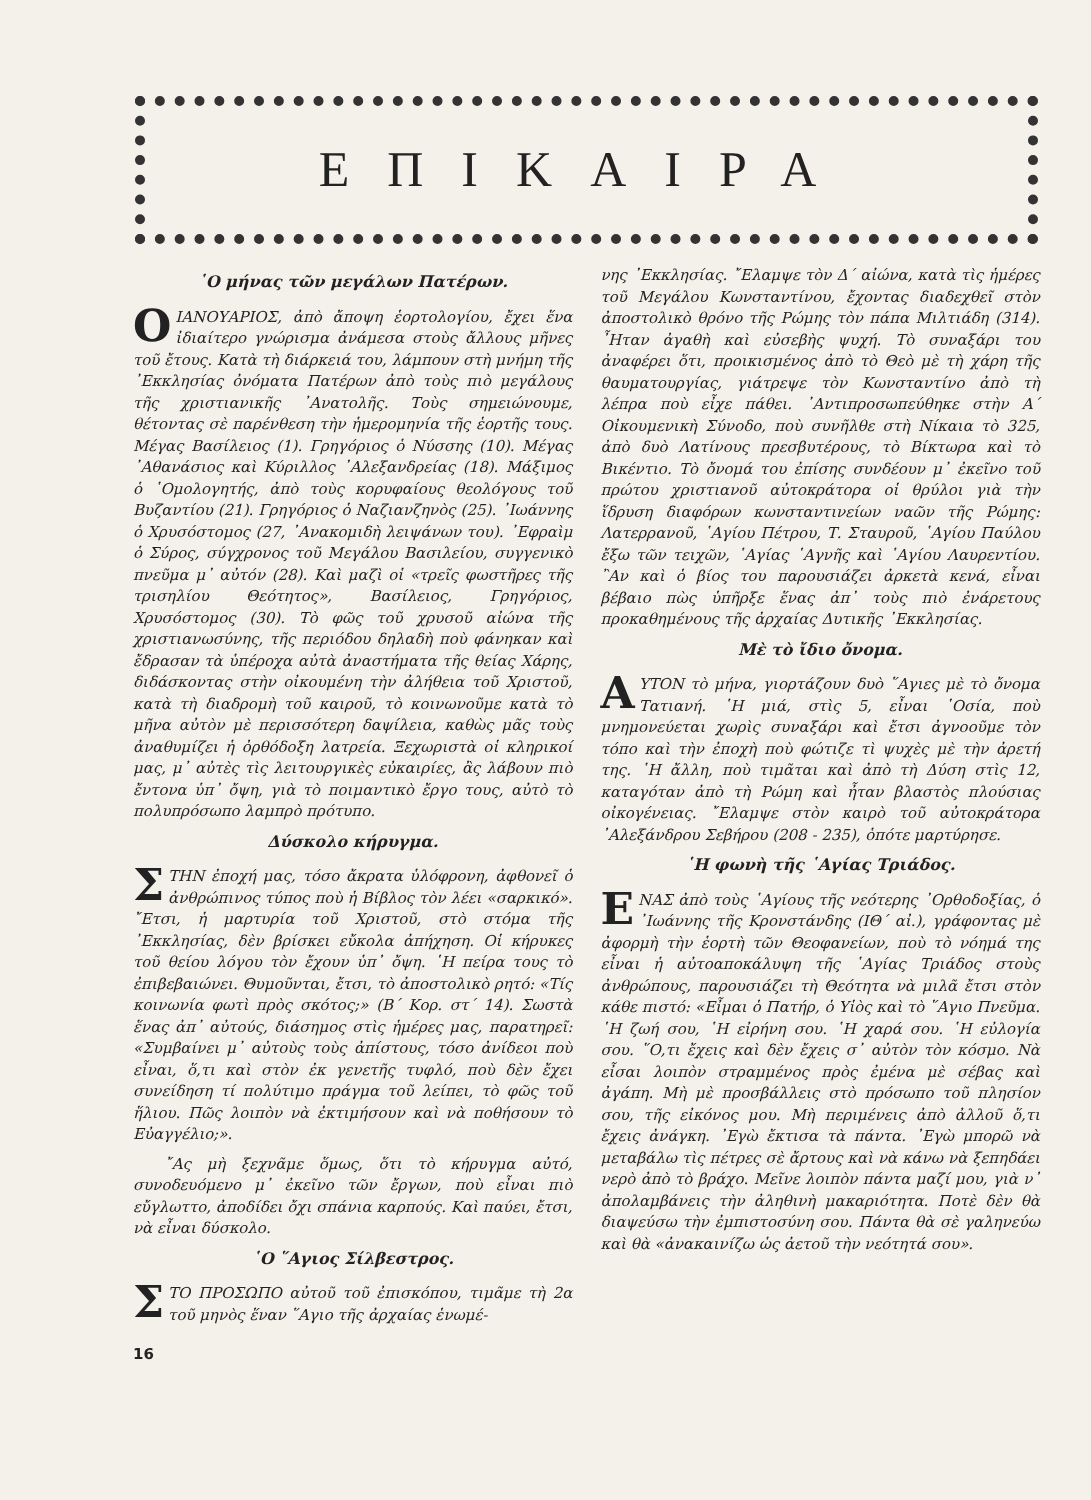ΕΠΙΚΑΙΡΑ
῾Ο μήνας τῶν μεγάλων Πατέρων.
O ΙΑΝΟΥΑΡΙΟΣ, ἀπὸ ἄποψη ἑορτολογίου, ἔχει ἕνα ἰδιαίτερο γνώρισμα ἀνάμεσα στοὺς ἄλλους μῆνες τοῦ ἔτους. Κατὰ τὴ διάρκειά του, λάμπουν στὴ μνήμη τῆς ᾿Εκκλησίας ὀνόματα Πατέρων ἀπὸ τοὺς πιὸ μεγάλους τῆς χριστιανικῆς ᾿Ανατολῆς. Τοὺς σημειώνουμε, θέτοντας σὲ παρένθεση τὴν ἡμερομηνία τῆς ἑορτῆς τους. Μέγας Βασίλειος (1). Γρηγόριος ὁ Νύσσης (10). Μέγας ᾿Αθανάσιος καὶ Κύριλλος ᾿Αλεξανδρείας (18). Μάξιμος ὁ ῾Ομολογητής, ἀπὸ τοὺς κορυφαίους θεολόγους τοῦ Βυζαντίου (21). Γρηγόριος ὁ Ναζιανζηνὸς (25). ᾿Ιωάννης ὁ Χρυσόστομος (27, ᾿Ανακομιδὴ λειψάνων του). ᾿Εφραὶμ ὁ Σύρος, σύγχρονος τοῦ Μεγάλου Βασιλείου, συγγενικὸ πνεῦμα μ᾿ αὐτόν (28). Καὶ μαζὶ οἱ «τρεῖς φωστῆρες τῆς τρισηλίου Θεότητος», Βασίλειος, Γρηγόριος, Χρυσόστομος (30). Τὸ φῶς τοῦ χρυσοῦ αἰώνα τῆς χριστιανωσύνης, τῆς περιόδου δηλαδὴ ποὺ φάνηκαν καὶ ἔδρασαν τὰ ὑπέροχα αὐτὰ ἀναστήματα τῆς θείας Χάρης, διδάσκοντας στὴν οἰκουμένη τὴν ἀλήθεια τοῦ Χριστοῦ, κατὰ τὴ διαδρομὴ τοῦ καιροῦ, τὸ κοινωνοῦμε κατὰ τὸ μῆνα αὐτὸν μὲ περισσότερη δαψίλεια, καθὼς μᾶς τοὺς ἀναθυμίζει ἡ ὀρθόδοξη λατρεία. Ξεχωριστὰ οἱ κληρικοί μας, μ᾿ αὐτὲς τὶς λειτουργικὲς εὐκαιρίες, ἂς λάβουν πιὸ ἔντονα ὑπ᾿ ὄψη, γιὰ τὸ ποιμαντικὸ ἔργο τους, αὐτὸ τὸ πολυπρόσωπο λαμπρὸ πρότυπο.
Δύσκολο κήρυγμα.
ΣΤΗΝ ἐποχή μας, τόσο ἄκρατα ὑλόφρονη, ἀφθονεῖ ὁ ἀνθρώπινος τύπος ποὺ ἡ Βίβλος τὸν λέει «σαρκικό». ῎Ετσι, ἡ μαρτυρία τοῦ Χριστοῦ, στὸ στόμα τῆς ᾿Εκκλησίας, δὲν βρίσκει εὔκολα ἀπήχηση. Οἱ κήρυκες τοῦ θείου λόγου τὸν ἔχουν ὑπ᾿ ὄψη. ῾Η πείρα τους τὸ ἐπιβεβαιώνει. Θυμοῦνται, ἔτσι, τὸ ἀποστολικὸ ρητό: «Τίς κοινωνία φωτὶ πρὸς σκότος;» (Β΄ Κορ. στ΄ 14). Σωστὰ ἕνας ἀπ᾿ αὐτούς, διάσημος στὶς ἡμέρες μας, παρατηρεῖ: «Συμβαίνει μ᾿ αὐτοὺς τοὺς ἀπίστους, τόσο ἀνίδεοι ποὺ εἶναι, ὅ,τι καὶ στὸν ἐκ γενετῆς τυφλό, ποὺ δὲν ἔχει συνείδηση τί πολύτιμο πράγμα τοῦ λείπει, τὸ φῶς τοῦ ἥλιου. Πῶς λοιπὸν νὰ ἐκτιμήσουν καὶ νὰ ποθήσουν τὸ Εὐαγγέλιο;».
῎Ας μὴ ξεχνᾶμε ὅμως, ὅτι τὸ κήρυγμα αὐτό, συνοδευόμενο μ᾿ ἐκεῖνο τῶν ἔργων, ποὺ εἶναι πιὸ εὔγλωττο, ἀποδίδει ὄχι σπάνια καρπούς. Καὶ παύει, ἔτσι, νὰ εἶναι δύσκολο.
῾Ο ῞Αγιος Σίλβεστρος.
ΣΤΟ ΠΡΟΣΩΠΟ αὐτοῦ τοῦ ἐπισκόπου, τιμᾶμε τὴ 2α τοῦ μηνὸς ἕναν ῞Αγιο τῆς ἀρχαίας ἑνωμέ-
νης ᾿Εκκλησίας. ῎Ελαμψε τὸν Δ΄ αἰώνα, κατὰ τὶς ἡμέρες τοῦ Μεγάλου Κωνσταντίνου, ἔχοντας διαδεχθεῖ στὸν ἀποστολικὸ θρόνο τῆς Ρώμης τὸν πάπα Μιλτιάδη (314). ῏Ηταν ἀγαθὴ καὶ εὐσεβὴς ψυχή. Τὸ συναξάρι του ἀναφέρει ὅτι, προικισμένος ἀπὸ τὸ Θεὸ μὲ τὴ χάρη τῆς θαυματουργίας, γιάτρεψε τὸν Κωνσταντίνο ἀπὸ τὴ λέπρα ποὺ εἶχε πάθει. ᾿Αντιπροσωπεύθηκε στὴν Α΄ Οἰκουμενικὴ Σύνοδο, ποὺ συνῆλθε στὴ Νίκαια τὸ 325, ἀπὸ δυὸ Λατίνους πρεσβυτέρους, τὸ Βίκτωρα καὶ τὸ Βικέντιο. Τὸ ὄνομά του ἐπίσης συνδέουν μ᾿ ἐκεῖνο τοῦ πρώτου χριστιανοῦ αὐτοκράτορα οἱ θρύλοι γιὰ τὴν ἵδρυση διαφόρων κωνσταντινείων ναῶν τῆς Ρώμης: Λατερρανοῦ, ῾Αγίου Πέτρου, Τ. Σταυροῦ, ῾Αγίου Παύλου ἔξω τῶν τειχῶν, ῾Αγίας ῾Αγνῆς καὶ ῾Αγίου Λαυρεντίου. ῍Αν καὶ ὁ βίος του παρουσιάζει ἀρκετὰ κενά, εἶναι βέβαιο πὼς ὑπῆρξε ἕνας ἀπ᾿ τοὺς πιὸ ἐνάρετους προκαθημένους τῆς ἀρχαίας Δυτικῆς ᾿Εκκλησίας.
Μὲ τὸ ἴδιο ὄνομα.
ΑΥΤΟΝ τὸ μήνα, γιορτάζουν δυὸ ῞Αγιες μὲ τὸ ὄνομα Τατιανή. ῾Η μιά, στὶς 5, εἶναι ῾Οσία, ποὺ μνημονεύεται χωρὶς συναξάρι καὶ ἔτσι ἀγνοοῦμε τὸν τόπο καὶ τὴν ἐποχὴ ποὺ φώτιζε τὶ ψυχὲς μὲ τὴν ἀρετή της. ῾Η ἄλλη, ποὺ τιμᾶται καὶ ἀπὸ τὴ Δύση στὶς 12, καταγόταν ἀπὸ τὴ Ρώμη καὶ ἦταν βλαστὸς πλούσιας οἰκογένειας. ῎Ελαμψε στὸν καιρὸ τοῦ αὐτοκράτορα ᾿Αλεξάνδρου Σεβήρου (208 - 235), ὁπότε μαρτύρησε.
῾Η φωνὴ τῆς ῾Αγίας Τριάδος.
ΕΝΑΣ ἀπὸ τοὺς ῾Αγίους τῆς νεότερης ᾿Ορθοδοξίας, ὁ ᾿Ιωάννης τῆς Κρονστάνδης (ΙΘ΄ αἰ.), γράφοντας μὲ ἀφορμὴ τὴν ἑορτὴ τῶν Θεοφανείων, ποὺ τὸ νόημά της εἶναι ἡ αὐτοαποκάλυψη τῆς ῾Αγίας Τριάδος στοὺς ἀνθρώπους, παρουσιάζει τὴ Θεότητα νὰ μιλᾶ ἔτσι στὸν κάθε πιστό: «Εἶμαι ὁ Πατήρ, ὁ Υἱὸς καὶ τὸ ῞Αγιο Πνεῦμα. ῾Η ζωή σου, ῾Η εἰρήνη σου. ῾Η χαρά σου. ῾Η εὐλογία σου. ῞Ο,τι ἔχεις καὶ δὲν ἔχεις σ᾿ αὐτὸν τὸν κόσμο. Νὰ εἶσαι λοιπὸν στραμμένος πρὸς ἐμένα μὲ σέβας καὶ ἀγάπη. Μὴ μὲ προσβάλλεις στὸ πρόσωπο τοῦ πλησίον σου, τῆς εἰκόνος μου. Μὴ περιμένεις ἀπὸ ἀλλοῦ ὅ,τι ἔχεις ἀνάγκη. ᾿Εγὼ ἔκτισα τὰ πάντα. ᾿Εγὼ μπορῶ νὰ μεταβάλω τὶς πέτρες σὲ ἄρτους καὶ νὰ κάνω νὰ ξεπηδάει νερὸ ἀπὸ τὸ βράχο. Μεῖνε λοιπὸν πάντα μαζί μου, γιὰ ν᾿ ἀπολαμβάνεις τὴν ἀληθινὴ μακαριότητα. Ποτὲ δὲν θὰ διαψεύσω τὴν ἐμπιστοσύνη σου. Πάντα θὰ σὲ γαληνεύω καὶ θὰ «ἀνακαινίζω ὡς ἀετοῦ τὴν νεότητά σου».
16